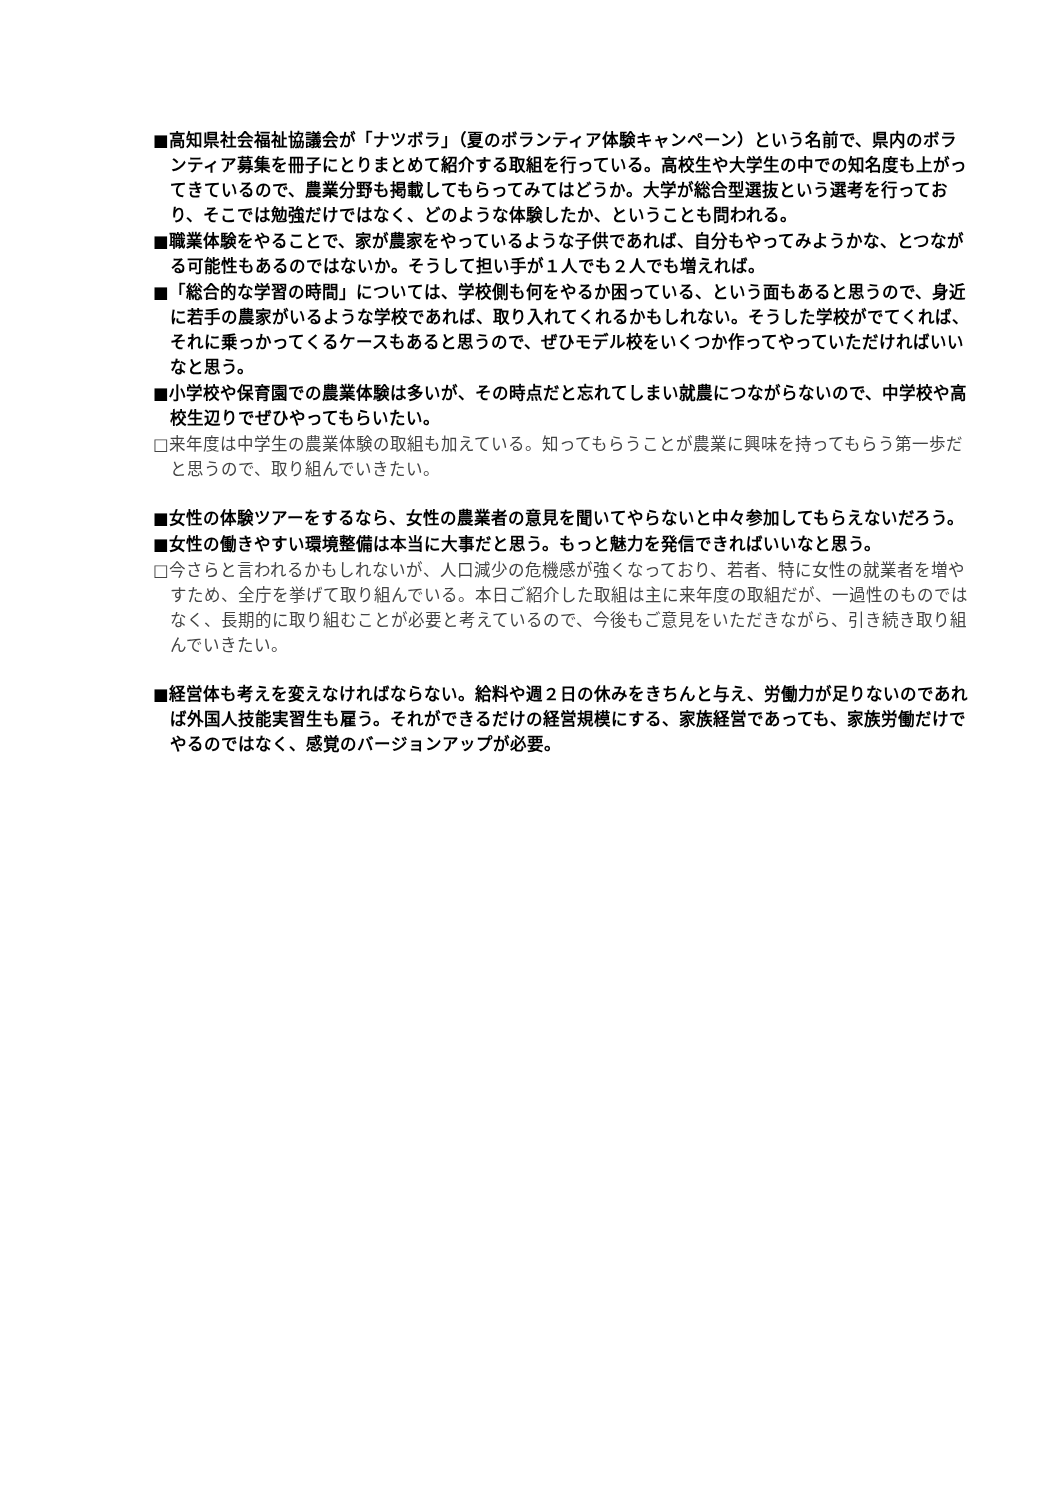■高知県社会福祉協議会が「ナツボラ」（夏のボランティア体験キャンペーン）という名前で、県内のボランティア募集を冊子にとりまとめて紹介する取組を行っている。高校生や大学生の中での知名度も上がってきているので、農業分野も掲載してもらってみてはどうか。大学が総合型選抜という選考を行っており、そこでは勉強だけではなく、どのような体験したか、ということも問われる。
■職業体験をやることで、家が農家をやっているような子供であれば、自分もやってみようかな、とつながる可能性もあるのではないか。そうして担い手が１人でも２人でも増えれば。
■「総合的な学習の時間」については、学校側も何をやるか困っている、という面もあると思うので、身近に若手の農家がいるような学校であれば、取り入れてくれるかもしれない。そうした学校がでてくれば、それに乗っかってくるケースもあると思うので、ぜひモデル校をいくつか作ってやっていただければいいなと思う。
■小学校や保育園での農業体験は多いが、その時点だと忘れてしまい就農につながらないので、中学校や高校生辺りでぜひやってもらいたい。
□来年度は中学生の農業体験の取組も加えている。知ってもらうことが農業に興味を持ってもらう第一歩だと思うので、取り組んでいきたい。
■女性の体験ツアーをするなら、女性の農業者の意見を聞いてやらないと中々参加してもらえないだろう。
■女性の働きやすい環境整備は本当に大事だと思う。もっと魅力を発信できればいいなと思う。
□今さらと言われるかもしれないが、人口減少の危機感が強くなっており、若者、特に女性の就業者を増やすため、全庁を挙げて取り組んでいる。本日ご紹介した取組は主に来年度の取組だが、一過性のものではなく、長期的に取り組むことが必要と考えているので、今後もご意見をいただきながら、引き続き取り組んでいきたい。
■経営体も考えを変えなければならない。給料や週２日の休みをきちんと与え、労働力が足りないのであれば外国人技能実習生も雇う。それができるだけの経営規模にする、家族経営であっても、家族労働だけでやるのではなく、感覚のバージョンアップが必要。